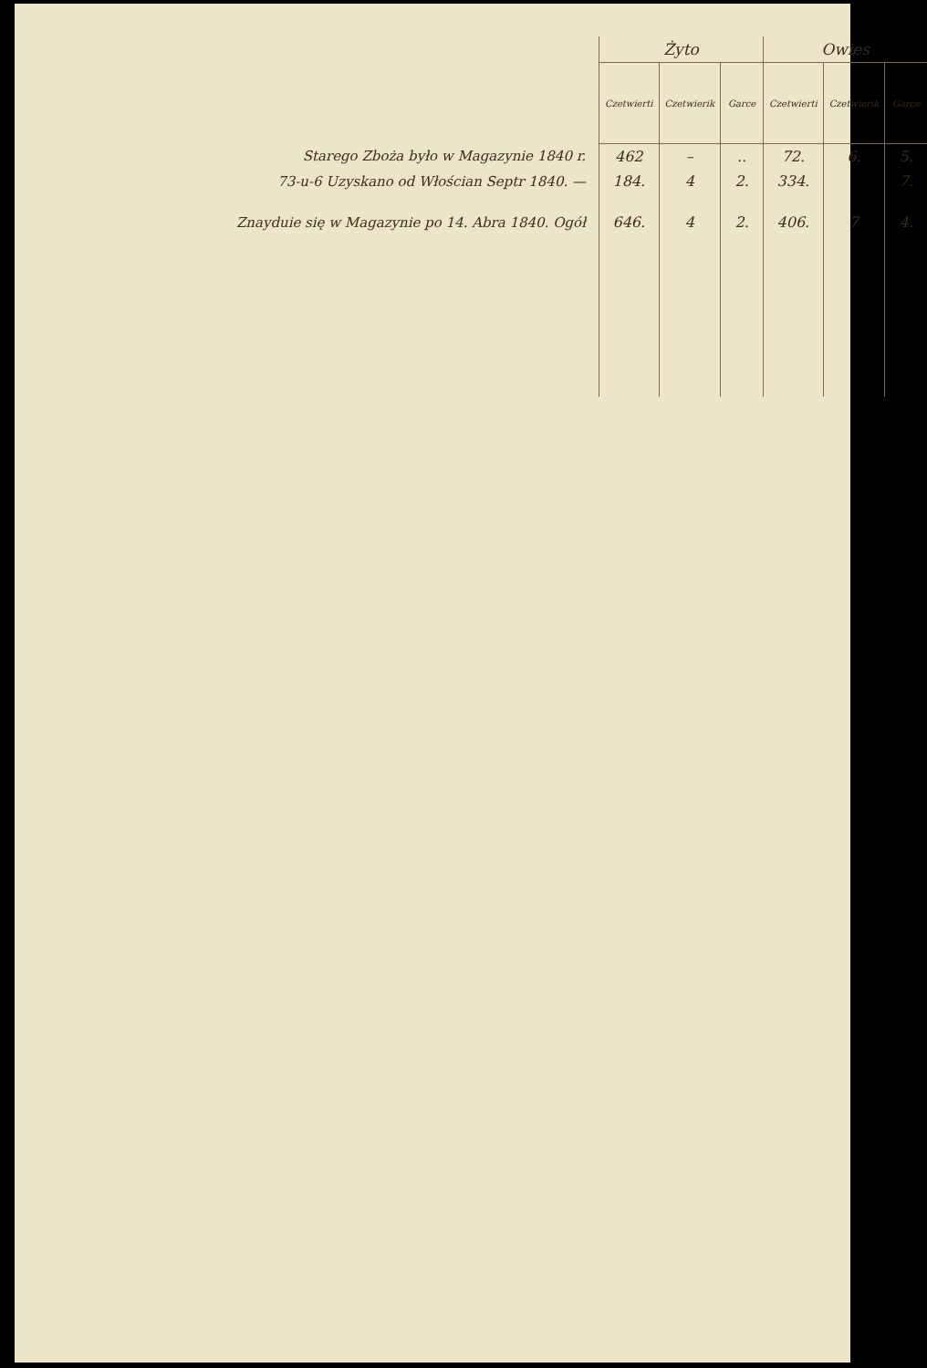| | Żyto | | | Owies | | |
| | Czetwierti | Czetwierik | Garce | Czetwierti | Czetwierik | Garce |
| Starego Zboża było w Magazynie 1840 r. | 462 | – | .. | 72. | 6. | 5. |
| 73-u-6 Uzyskano od Włościan Septr 1840. — | 184. | 4 | 2. | 334. | | 7. |
| Znayduie się w Magazynie po 14. Abra 1840. Ogół | 646. | 4 | 2. | 406. | 7 | 4. |